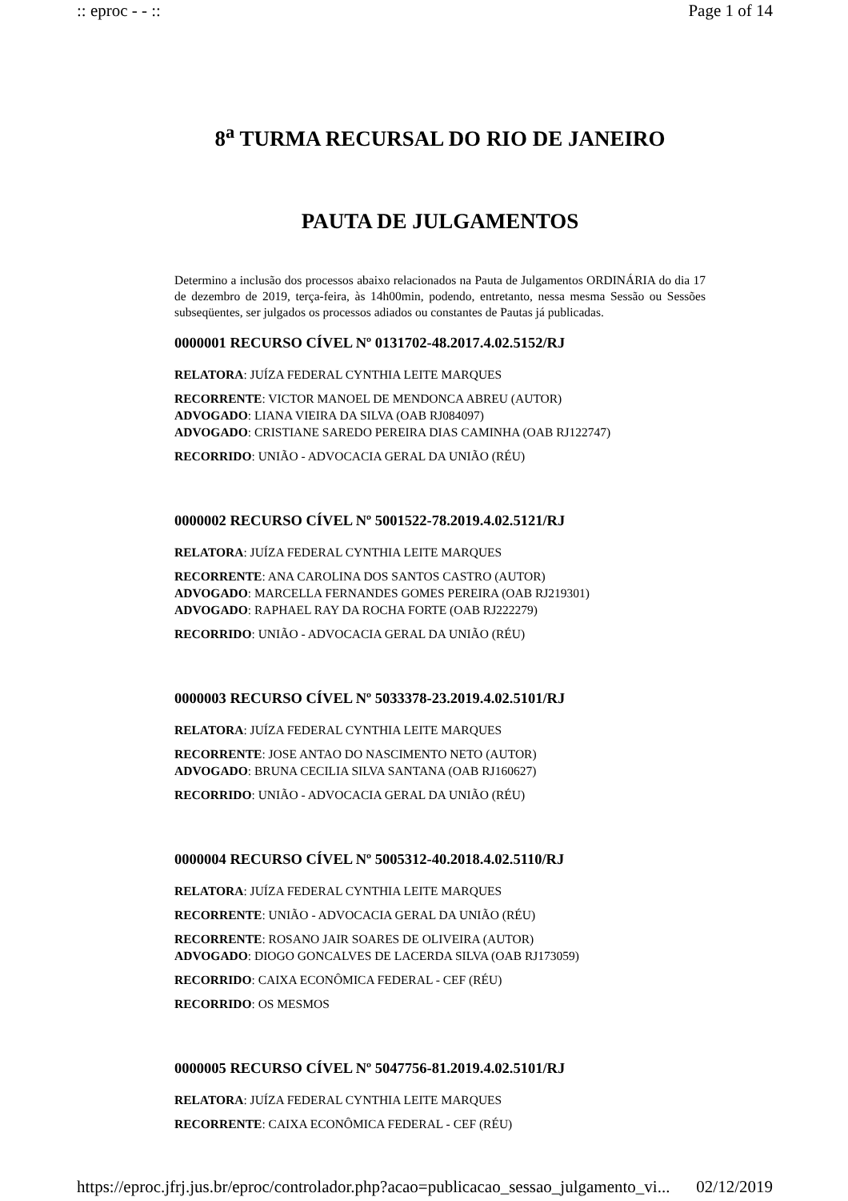:: eproc - - :: Page 1 of 14
8<sup>a</sup> TURMA RECURSAL DO RIO DE JANEIRO
PAUTA DE JULGAMENTOS
Determino a inclusão dos processos abaixo relacionados na Pauta de Julgamentos ORDINÁRIA do dia 17 de dezembro de 2019, terça-feira, às 14h00min, podendo, entretanto, nessa mesma Sessão ou Sessões subseqüentes, ser julgados os processos adiados ou constantes de Pautas já publicadas.
0000001 RECURSO CÍVEL Nº 0131702-48.2017.4.02.5152/RJ
RELATORA: JUÍZA FEDERAL CYNTHIA LEITE MARQUES
RECORRENTE: VICTOR MANOEL DE MENDONCA ABREU (AUTOR)
ADVOGADO: LIANA VIEIRA DA SILVA (OAB RJ084097)
ADVOGADO: CRISTIANE SAREDO PEREIRA DIAS CAMINHA (OAB RJ122747)
RECORRIDO: UNIÃO - ADVOCACIA GERAL DA UNIÃO (RÉU)
0000002 RECURSO CÍVEL Nº 5001522-78.2019.4.02.5121/RJ
RELATORA: JUÍZA FEDERAL CYNTHIA LEITE MARQUES
RECORRENTE: ANA CAROLINA DOS SANTOS CASTRO (AUTOR)
ADVOGADO: MARCELLA FERNANDES GOMES PEREIRA (OAB RJ219301)
ADVOGADO: RAPHAEL RAY DA ROCHA FORTE (OAB RJ222279)
RECORRIDO: UNIÃO - ADVOCACIA GERAL DA UNIÃO (RÉU)
0000003 RECURSO CÍVEL Nº 5033378-23.2019.4.02.5101/RJ
RELATORA: JUÍZA FEDERAL CYNTHIA LEITE MARQUES
RECORRENTE: JOSE ANTAO DO NASCIMENTO NETO (AUTOR)
ADVOGADO: BRUNA CECILIA SILVA SANTANA (OAB RJ160627)
RECORRIDO: UNIÃO - ADVOCACIA GERAL DA UNIÃO (RÉU)
0000004 RECURSO CÍVEL Nº 5005312-40.2018.4.02.5110/RJ
RELATORA: JUÍZA FEDERAL CYNTHIA LEITE MARQUES
RECORRENTE: UNIÃO - ADVOCACIA GERAL DA UNIÃO (RÉU)
RECORRENTE: ROSANO JAIR SOARES DE OLIVEIRA (AUTOR)
ADVOGADO: DIOGO GONCALVES DE LACERDA SILVA (OAB RJ173059)
RECORRIDO: CAIXA ECONÔMICA FEDERAL - CEF (RÉU)
RECORRIDO: OS MESMOS
0000005 RECURSO CÍVEL Nº 5047756-81.2019.4.02.5101/RJ
RELATORA: JUÍZA FEDERAL CYNTHIA LEITE MARQUES
RECORRENTE: CAIXA ECONÔMICA FEDERAL - CEF (RÉU)
https://eproc.jfrj.jus.br/eproc/controlador.php?acao=publicacao_sessao_julgamento_vi... 02/12/2019